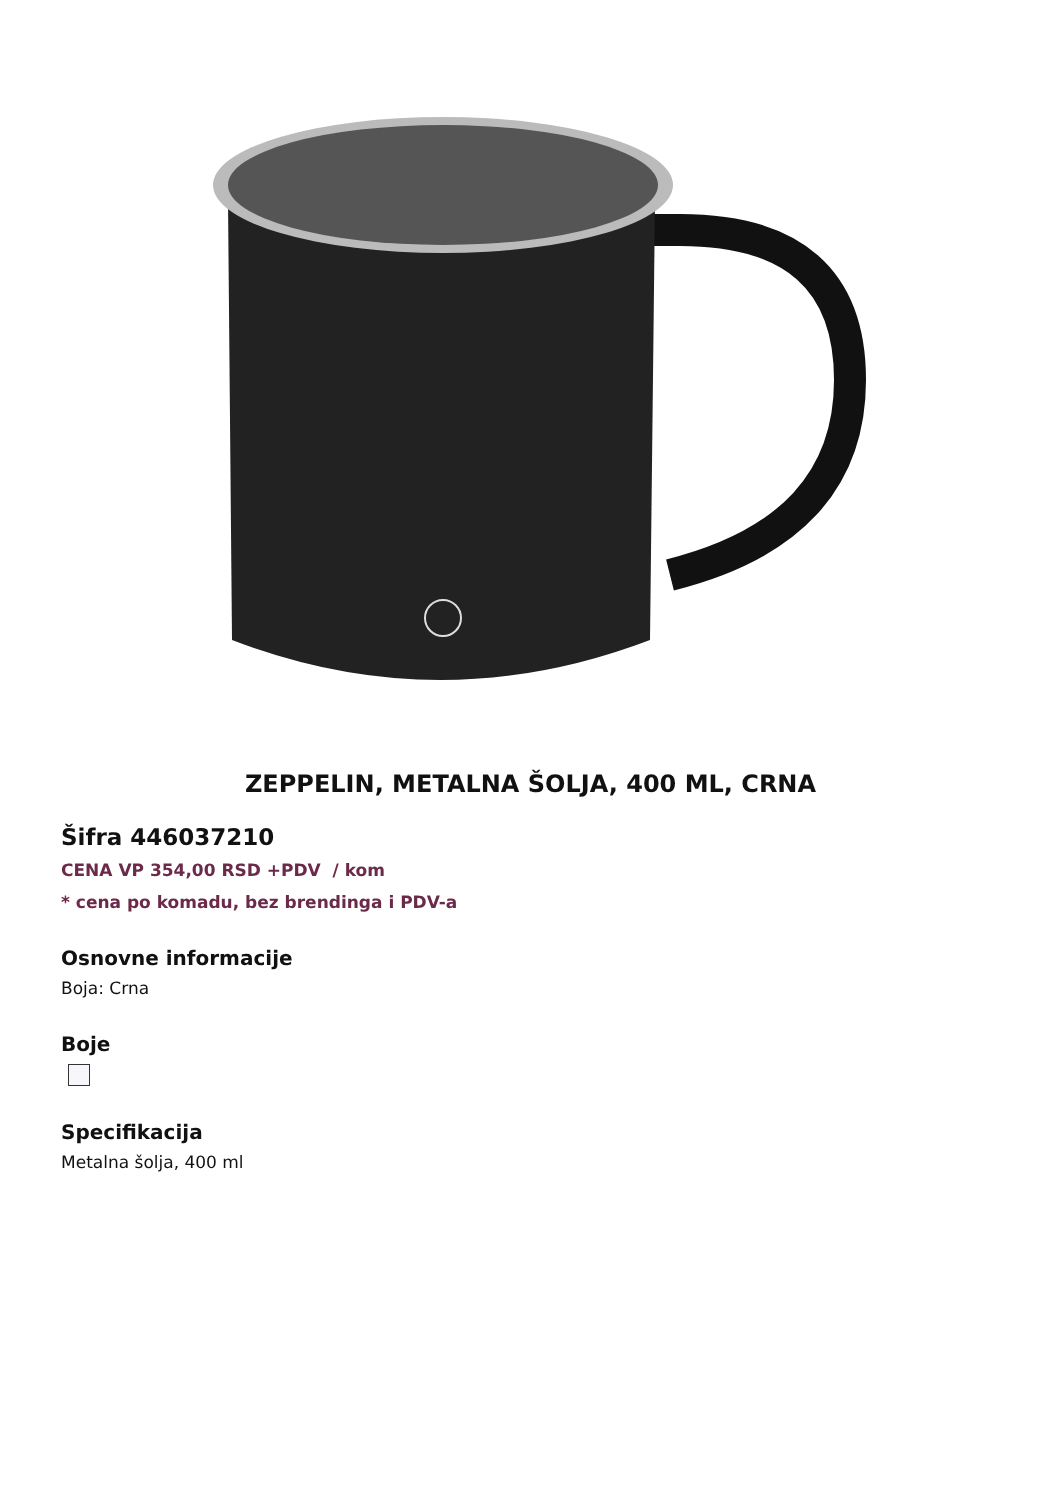ZEPPELIN, METALNA ŠOLJA, 400 ML, CRNA
Šifra 446037210
CENA VP 354,00 RSD +PDV / kom
* cena po komadu, bez brendinga i PDV-a
Osnovne informacije
Boja: Crna
Boje
Specifikacija
Metalna šolja, 400 ml